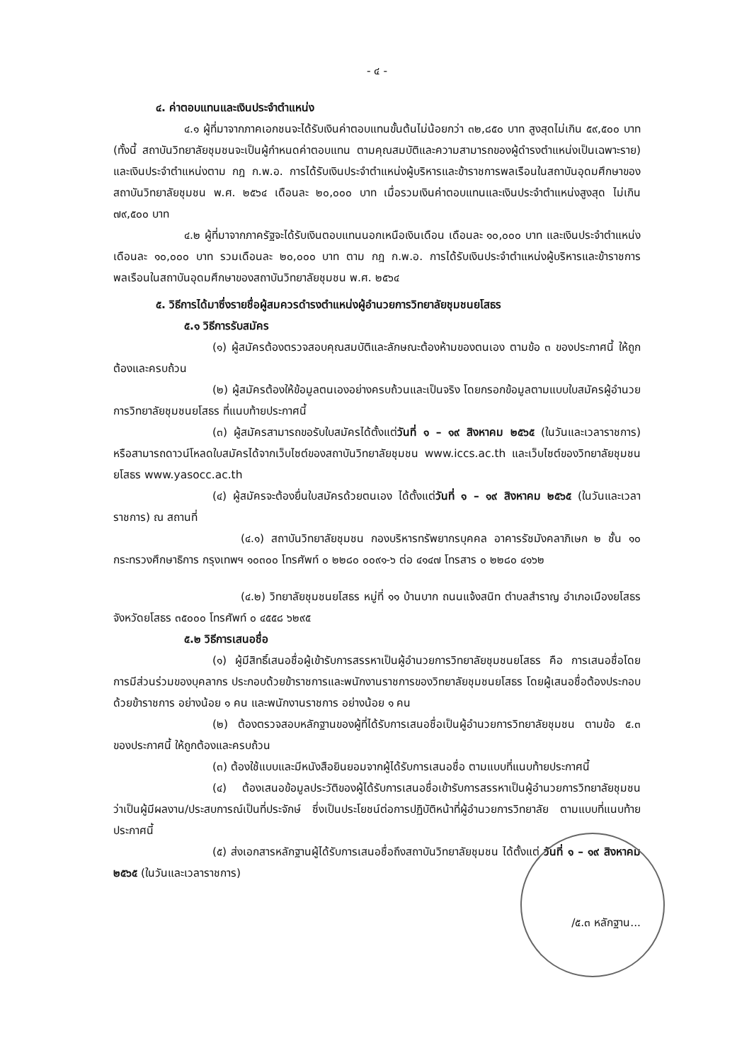- ๔ -
๔. ค่าตอบแทนและเงินประจำตำแหน่ง
๔.๑ ผู้ที่มาจากภาคเอกชนจะได้รับเงินค่าตอบแทนขั้นต้นไม่น้อยกว่า ๓๒,๘๕๐ บาท สูงสุดไม่เกิน ๕๙,๕๐๐ บาท (ทั้งนี้ สถาบันวิทยาลัยชุมชนจะเป็นผู้กำหนดค่าตอบแทน ตามคุณสมบัติและความสามารถของผู้ดำรงตำแหน่งเป็นเฉพาะราย) และเงินประจำตำแหน่งตาม กฎ ก.พ.อ. การได้รับเงินประจำตำแหน่งผู้บริหารและข้าราชการพลเรือนในสถาบันอุดมศึกษาของสถาบันวิทยาลัยชุมชน พ.ศ. ๒๕๖๔ เดือนละ ๒๐,๐๐๐ บาท เมื่อรวมเงินค่าตอบแทนและเงินประจำตำแหน่งสูงสุด ไม่เกิน ๗๙,๕๐๐ บาท
๔.๒ ผู้ที่มาจากภาครัฐจะได้รับเงินตอบแทนนอกเหนือเงินเดือน เดือนละ ๑๐,๐๐๐ บาท และเงินประจำตำแหน่ง เดือนละ ๑๐,๐๐๐ บาท รวมเดือนละ ๒๐,๐๐๐ บาท ตาม กฎ ก.พ.อ. การได้รับเงินประจำตำแหน่งผู้บริหารและข้าราชการพลเรือนในสถาบันอุดมศึกษาของสถาบันวิทยาลัยชุมชน พ.ศ. ๒๕๖๔
๕. วิธีการได้มาซึ่งรายชื่อผู้สมควรดำรงตำแหน่งผู้อำนวยการวิทยาลัยชุมชนยโสธร
๕.๑ วิธีการรับสมัคร
(๑) ผู้สมัครต้องตรวจสอบคุณสมบัติและลักษณะต้องห้ามของตนเอง ตามข้อ ๓ ของประกาศนี้ ให้ถูกต้องและครบถ้วน
(๒) ผู้สมัครต้องให้ข้อมูลตนเองอย่างครบถ้วนและเป็นจริง โดยกรอกข้อมูลตามแบบใบสมัครผู้อำนวยการวิทยาลัยชุมชนยโสธร ที่แนบท้ายประกาศนี้
(๓) ผู้สมัครสามารถขอรับใบสมัครได้ตั้งแต่วันที่ ๑ – ๑๙ สิงหาคม ๒๕๖๕ (ในวันและเวลาราชการ) หรือสามารถดาวน์โหลดใบสมัครได้จากเว็บไซต์ของสถาบันวิทยาลัยชุมชน www.iccs.ac.th และเว็บไซต์ของวิทยาลัยชุมชนยโสธร www.yasocc.ac.th
(๔) ผู้สมัครจะต้องยื่นใบสมัครด้วยตนเอง ได้ตั้งแต่วันที่ ๑ – ๑๙ สิงหาคม ๒๕๖๕ (ในวันและเวลาราชการ) ณ สถานที่
(๔.๑) สถาบันวิทยาลัยชุมชน กองบริหารทรัพยากรบุคคล อาคารรัชมังคลาภิเษก ๒ ชั้น ๑๐ กระทรวงศึกษาธิการ กรุงเทพฯ ๑๐๓๐๐ โทรศัพท์ ๐ ๒๒๘๐ ๐๐๙๑-๖ ต่อ ๔๑๔๗ โทรสาร ๐ ๒๒๘๐ ๔๑๖๒
(๔.๒) วิทยาลัยชุมชนยโสธร หมู่ที่ ๑๑ บ้านบาก ถนนแจ้งสนิท ตำบลสำราญ อำเภอเมืองยโสธร จังหวัดยโสธร ๓๕๐๐๐ โทรศัพท์ ๐ ๔๕๕๘ ๖๒๙๕
๕.๒ วิธีการเสนอชื่อ
(๑) ผู้มีสิทธิ์เสนอชื่อผู้เข้ารับการสรรหาเป็นผู้อำนวยการวิทยาลัยชุมชนยโสธร คือ การเสนอชื่อโดยการมีส่วนร่วมของบุคลากร ประกอบด้วยข้าราชการและพนักงานราชการของวิทยาลัยชุมชนยโสธร โดยผู้เสนอชื่อต้องประกอบด้วยข้าราชการ อย่างน้อย ๑ คน และพนักงานราชการ อย่างน้อย ๑ คน
(๒) ต้องตรวจสอบหลักฐานของผู้ที่ได้รับการเสนอชื่อเป็นผู้อำนวยการวิทยาลัยชุมชน ตามข้อ ๕.๓ ของประกาศนี้ ให้ถูกต้องและครบถ้วน
(๓) ต้องใช้แบบและมีหนังสือยินยอมจากผู้ได้รับการเสนอชื่อ ตามแบบที่แนบท้ายประกาศนี้
(๔) ต้องเสนอข้อมูลประวัติของผู้ได้รับการเสนอชื่อเข้ารับการสรรหาเป็นผู้อำนวยการวิทยาลัยชุมชน ว่าเป็นผู้มีผลงาน/ประสบการณ์เป็นที่ประจักษ์ ซึ่งเป็นประโยชน์ต่อการปฏิบัติหน้าที่ผู้อำนวยการวิทยาลัย ตามแบบที่แนบท้ายประกาศนี้
(๕) ส่งเอกสารหลักฐานผู้ได้รับการเสนอชื่อถึงสถาบันวิทยาลัยชุมชน ได้ตั้งแต่ วันที่ ๑ – ๑๙ สิงหาคม ๒๕๖๕ (ในวันและเวลาราชการ)
/๕.๓ หลักฐาน...